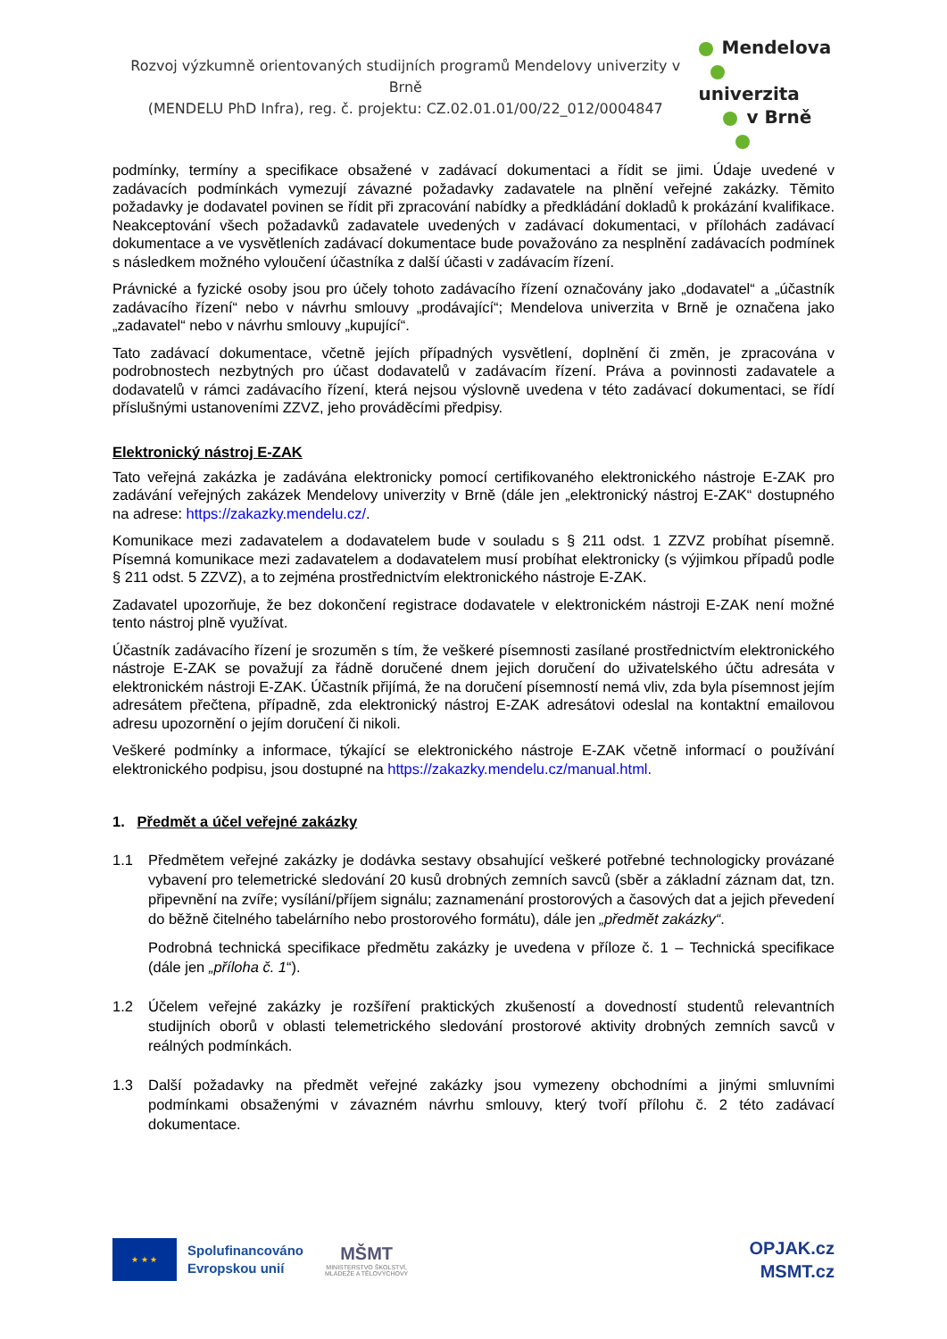Rozvoj výzkumně orientovaných studijních programů Mendelovy univerzity v Brně
(MENDELU PhD Infra), reg. č. projektu: CZ.02.01.01/00/22_012/0004847
Mendelova
univerzita
v Brně
podmínky, termíny a specifikace obsažené v zadávací dokumentaci a řídit se jimi. Údaje uvedené v zadávacích podmínkách vymezují závazné požadavky zadavatele na plnění veřejné zakázky. Těmito požadavky je dodavatel povinen se řídit při zpracování nabídky a předkládání dokladů k prokázání kvalifikace. Neakceptování všech požadavků zadavatele uvedených v zadávací dokumentaci, v přílohách zadávací dokumentace a ve vysvětleních zadávací dokumentace bude považováno za nesplnění zadávacích podmínek s následkem možného vyloučení účastníka z další účasti v zadávacím řízení.
Právnické a fyzické osoby jsou pro účely tohoto zadávacího řízení označovány jako „dodavatel“ a „účastník zadávacího řízení“ nebo v návrhu smlouvy „prodávající“; Mendelova univerzita v Brně je označena jako „zadavatel“ nebo v návrhu smlouvy „kupující“.
Tato zadávací dokumentace, včetně jejích případných vysvětlení, doplnění či změn, je zpracována v podrobnostech nezbytných pro účast dodavatelů v zadávacím řízení. Práva a povinnosti zadavatele a dodavatelů v rámci zadávacího řízení, která nejsou výslovně uvedena v této zadávací dokumentaci, se řídí příslušnými ustanoveními ZZVZ, jeho prováděcími předpisy.
Elektronický nástroj E-ZAK
Tato veřejná zakázka je zadávána elektronicky pomocí certifikovaného elektronického nástroje E-ZAK pro zadávání veřejných zakázek Mendelovy univerzity v Brně (dále jen „elektronický nástroj E-ZAK“ dostupného na adrese: https://zakazky.mendelu.cz/.
Komunikace mezi zadavatelem a dodavatelem bude v souladu s § 211 odst. 1 ZZVZ probíhat písemně. Písemná komunikace mezi zadavatelem a dodavatelem musí probíhat elektronicky (s výjimkou případů podle § 211 odst. 5 ZZVZ), a to zejména prostřednictvím elektronického nástroje E-ZAK.
Zadavatel upozorňuje, že bez dokončení registrace dodavatele v elektronickém nástroji E-ZAK není možné tento nástroj plně využívat.
Účastník zadávacího řízení je srozuměn s tím, že veškeré písemnosti zasílané prostřednictvím elektronického nástroje E-ZAK se považují za řádně doručené dnem jejich doručení do uživatelského účtu adresáta v elektronickém nástroji E-ZAK. Účastník přijímá, že na doručení písemností nemá vliv, zda byla písemnost jejím adresátem přečtena, případně, zda elektronický nástroj E-ZAK adresátovi odeslal na kontaktní emailovou adresu upozornění o jejím doručení či nikoli.
Veškeré podmínky a informace, týkající se elektronického nástroje E-ZAK včetně informací o používání elektronického podpisu, jsou dostupné na https://zakazky.mendelu.cz/manual.html.
1. Předmět a účel veřejné zakázky
1.1 Předmětem veřejné zakázky je dodávka sestavy obsahující veškeré potřebné technologicky provázané vybavení pro telemetrické sledování 20 kusů drobných zemních savců (sběr a základní záznam dat, tzn. připevnění na zvíře; vysílání/příjem signálu; zaznamenání prostorových a časových dat a jejich převedení do běžně čitelného tabelárního nebo prostorového formátu), dále jen „předmět zakázky“.
Podrobná technická specifikace předmětu zakázky je uvedena v příloze č. 1 – Technická specifikace (dále jen „příloha č. 1“).
1.2 Účelem veřejné zakázky je rozšíření praktických zkušeností a dovedností studentů relevantních studijních oborů v oblasti telemetrického sledování prostorové aktivity drobných zemních savců v reálných podmínkách.
1.3 Další požadavky na předmět veřejné zakázky jsou vymezeny obchodními a jinými smluvními podmínkami obsaženými v závazném návrhu smlouvy, který tvoří přílohu č. 2 této zadávací dokumentace.
★ ★ ★
Spolufinancováno
Evropskou unií
MŠMT
MINISTERSTVO ŠKOLSTVÍ,
MLÁDEŽE A TĚLOVÝCHOVY
OPJAK.cz
MSMT.cz